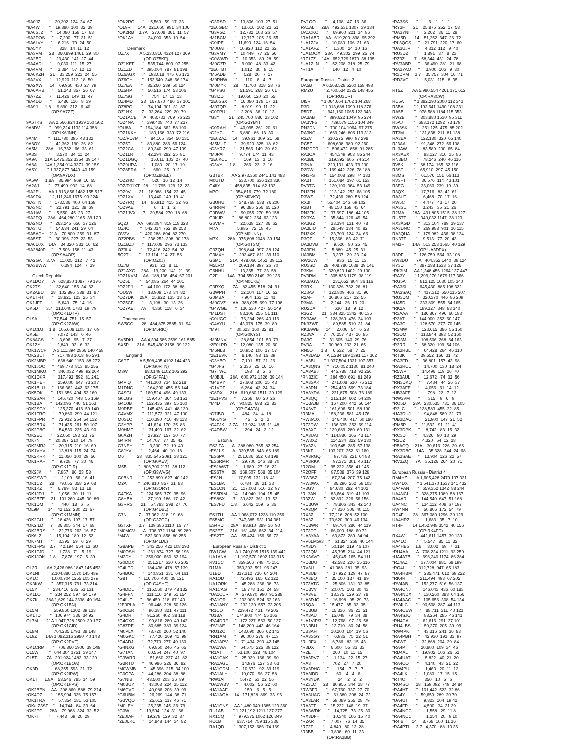*9A0JZ       "    20,202  124  24  67
*9A4W        "    19,880  100  32  39
*9A6SJZ      "    14,080  158  17  63
*9A3DOS      "     7,200   77  21  51
*9A6LVY      "     6,216   79  24  50
*9A5YY       "       828   14  11  12
*9A3VM      28   360,899 1461  29  80
*9A2BD       "    23,430  141  27  44
*9A4ADI      "     9,030  111  15  27
*9A4VM       "     3,384   57  12  12
*9A6KZH     21    33,259  223  24  55
*9A2VX       "    12,920  113  18  50
*9A2XW      14    69,960  430  27  79
*9A6ARB      "    51,243  357  26  67
*9A7ZZ       7    11,426  149  11  47
*9A4DD       "     6,486  116   8  39
*9A9J      1.8     9,890  212   6  40
                     (OP:9A7ZZ)

9A6TKS      AA 2,566,924 1939 150 502
9A8DV        "   999,224 1132 114 358
                     (OP:IK6JNH)
9A4M         "   111,780  395  48 132
9A6OY        "    42,362  190  36  82
9A5M       28A    16,732   66  33  61
9A3ST        "     3,570   34  11  24
9A9A       21A 1,475,352 3354  39 147
9A6A       14A 1,354,914 3371  39 159
9A5Y         " 1,337,877 3440  40 159
                     (OP:9A7DX)
9A5W      1.8A    86,994  969  16  65
9A2AJ        "    77,490  932  14  68
*9A2EU      AA 1,913,856 1482 155 517
*9A9DX       " 1,111,246 1675  90 224
*9A3TN       "   173,536  400  64 168
*9A3NC       "    22,791  121  38  69
*9A1IW       "     5,550   45  23  27
*9A2DQ     28A   464,280 1165  39 120
*9A2NO       "   263,245  656  37 126
*9A3TU       "    54,684  241  29  64
*9A5ADH    21A    70,800  259  31  87
*9A5ST       "    30,096  227  23  53
*9A6DJX    14A    34,320  331  16  62
*9A2840P     "     7,506  158  11  43
                     (OP:9A4OP)
*9A2GA    3.7A    11,025  212   7  42
*9A3BWW      "     6,394  124   7  39

     Czech Republic
OK1DOY       A   628,830 1087  79 176
OK2TS        "    32,640  155  34  62
OK2ABU      28   102,896  388  31  87
OK1TFH       "    18,821  123  25  34
OK1JFP       "     5,640   75  14  16
OK5D       3.7   213,640 1783  19  79
                     (OP:OK1DTP)
OL9A         "    77,544  751  15  57
                     (OP:OK2ZAW)
OK1CDJ     1.8   105,608 1105  17  69
OK5ET        "     7,072  143   6  46
OK8ACS       "     3,696   95   7  37
OK1ZY        "     2,849   92   6  32
*OK1WCF      A 3,111,394 2866 140 458
*OK2BUT      "   717,498 1018  96 291
*OK2MBP      "   638,640 1153  88 272
*OK1JOC      "   469,778  813  85 252
*OK1MKU      "   346,032  499  92 264
*OK1DKR      "   317,492  592  81 241
*OK1HEH      "   259,000  647  73 207
*OK1BLU      "   166,362  442  63 175
*OK5OK       "   151,656  494  53 160
*OK2SAR      "   146,720  448  55 169
*OK1BA       "   142,096  440  51 163
*OK2SGY      "   125,370  416  59 140
*OK1FRO      "    79,860  299  44 121
*OK1FPR      "    72,912  254  54 132
*OK2BRX      "    71,435  261  50 107
*OK2PBG      "    54,530  225  43  90
*OK2EC       "    22,050  193  23  75
*OK7N        "    20,367  210  14  79
*OK2MRJ      "    20,315  210  16  69
*OK1VHV      "    13,818  115  24  74
*OK2KRK      "    11,050  100  29  56
*OK1RAF      "     9,728   77  30  46
                     (OP:OK1TIR)
*OK2JK       "     7,857   86  23  58
*OK2SWD      "     2,109   56  16  41
*OK1CZ      28    79,055  358  29  68
*OK1KZ       "     6,789   83  13  18
*OK1JDJ      "     1,056   30  11  11
*OK2BZE     21   101,269  445  30  89
*OK1DM       "       440   18   6   5
*OL9M       14    42,152  280  21  67
                     (OP:OK1MMN)
*OK2GU       "    18,426  197  17  57
*OK2ILD      7    36,805  344  17  68
*OK2BRS      "    22,776  263  16  57
*OK6LZ       "    15,104  189  12  52
*OK7MT       "     3,395   59   6  29
*OK1FPS    3.7    42,194  554  13  60
*OK1FJD      "     1,728   71   5  19
*OK1JOK    1.8     7,876  197   5  39

OL3R        AA 2,426,086 1847 145 453
OK1NI        " 2,104,880 1570 145 489
OK1C         " 1,000,704 1255 105 279
OK3KW        "   357,315  791  73 214
OL5Y         "   234,416  535  53 131
OK1LO        "   234,252  597  64 179
OK7K       28A 1,629,144 3338  40 164
                     (OP:OK1BN)
OL5M         "   559,860 1302  39 133
OK1TD        "   106,974  336  34 92
OL7M       21A 1,047,728 2509  39 137
                     (OP:OK1CID)
OL8M         "   764,235 1793  38 148
OL9Z       14A 1,082,316 2980  40 148
                     (OP:OK2PVF)
OK1CRM       "   706,860 1906  39 148
OL5W         "   644,304 1751  39 147
OL5T        7A   291,924 1482  33 120
                     (OP:OK1BOA)
OK3D         "    68,355  593  21  72
                     (OP:OK2IPW)
OK1T      1.8A    58,546  785  14  59
                     (OP:OK1FPS)
*OK2BEN     AA   298,860  588  79 214
*OK4DZ       "   155,904  326  75 157
*OK1TRA      "    57,354  181  53 105
*OK/LZ3SF    "    14,744   84  33  64
*OK2PCL    28A    79,968  324  32  52
*OK7T        "     7,448   69  20  29
*OK2RO       "     5,560   59  17  23
*OL9R      14A   221,060  981  34 106
*OK2RB    3.7A    27,608  361  11  57
*OK1AY       "    24,000  353  10  54

        Denmark
OZ7X         A 5,230,816 4324 127 369
                      (OP:OZ5KF)
OZ1KEF       "   535,744  803  97 255
OZ1ZD        "   395,064  787  81 198
OZ6AGX       "   193,018  475  66 172
OZ6GH        "   152,640  348  66 174
OZ7EA        "    85,260  289  50 124
OZ5HP        "    50,516  174  53 106
OZ7SG        "       754   17  13  13
OZ4MD       28   167,670  486  37 101
OZ8PG        "    74,104  301  31  87
OZ1HX        7    33,264  229  20  79
*OZ1ACB      A   408,733  769  76 223
*OZ4NA       "   399,408  740  77 237
*OU8A        "   194,184  662  58 190
*OZ1KKH      "   183,168  339  72 216
*OZ/PD7M     "    84,165  354  50 131
*OZ5TL       "    83,880  286  56 124
*OZ2CA       "    80,340  290  47 109
*OZ1LR       "    42,294  282  25  81
*OZ1DGQ      "    15,611  103  27  40
*OZ9URA      "     1,080   20  17  19
*OZ8ERA      "       660   25   9  21
                      (OP:OZ8KEL)
*OZ2HC       "       520   16  12  14
*OZ/DJ1XT   28    11,795  129  12  23
*OZ9V       21    18,088  154  23  45
*OZ1XV       "    13,440  149  19  41
*OZ7RQ      14    86,912  415  32  96
*OZ9AE       "         6    1   1   2
*OZ1JVX      7    29,584  270  18  68

5Q2J        AA   693,084  819 118 328
OZ4O         "   542,014  752  89 258
OV2V         "   420,288  804  82 270
OZ2PBS       "   238,252  398  90 178
OZ1BZJ       "   117,008  296  73 133
OZ3LX        "    72,416  242  54  92
5Q2T         "    13,114  114  27  56
                      (OP:OZ0J)
OZ7B         "       931   23   8  11
OZ1AXG     28A    19,200  141  21  39
*OZ1KVM     AA   188,136  454  67 201
*OZ5L        "    54,085  264  44 101
*OZ2PJ       "    44,100  172  38  88
*OU5W        "    18,908  173  34  82
*OZ7DK     28A    15,822  135  18  36
*OZ5CF       "     3,198   30  13  26
*OZ7AEI     7A     4,360  118   6  34

    Dodecanese
SW5CC       28   484,875 2585  31  94
                      (OP:M5RIC)

SV5DKL      AA 4,394,686 3599 161 585
SX5P       21A   545,490 2158  39 132

       England
G6PZ         A 5,508,405 4192 144 423
                      (OP:G0RTN)
M3W          "   880,149 1102 105 292
                      (OP:G4FAL)
G4PIQ        "   441,300  734  82 218
M1DNC        "   164,200  455  56 144
G4SGI        "   160,524  496  49 133
G0LGS        "   159,467  364  58 151
G4OJB        "   152,435  397  55 160
M0RBE        "   145,426  441  48 130
G4VMX        "   111,573  321  47 100
M0SLC        "   110,390  410  48 118
G3YPP        "    41,624  170  35  86
M0HMF        "    31,490  167  32  62
G0AZH        "    27,927  157  30  77
G4IRN        "    14,707   77  35  42
G7NEH        "     3,300   72  10  40
G8JYV        "     2,464   40  10  18
M6T         28   835,545 2091  38 121
                      (OP:G0AEV)
M5B          "   806,700 2171  38 112
                      (OP:G3WVG)
G0BNR        "   253,890  627  40 142
M2A          "   246,810  857  31  83
                      (OP:G3ORY)
G4FKA        "   224,665  779  35  96
G8HBA        "    27,199  186  17  42
G3RRS       21    57,783  298  27  76
                      (OP:G4DBL)
G7N          7    37,062  318  19  68
                      (OP:G3ZGC)
G3TXF      3.7   139,686 1110  16  77
*M0MCV       A   708,372 1184  89 289
*M4W         "   522,600  858  80 255
                      (OP:G4LDL)
*G8APB       "   343,256  422 108 293
*M0OSH       "   261,874  727  58 196
*M2DYI       "   256,000  660  62 194
*G0DDX       "   251,217  630  66 205
*G4LPD       "   184,436  478  57 139
*G4BUO       "   140,851  331  64 161
*G8T         "   116,706  400  38 121
                      (OP:G4SHF)
*G4DDL       "   115,560  379  48 132
*G4FFN       "   111,110  349  51 154
*G4IUF       "    96,459  218  67 140
*2E0PLA      "    96,448  328  50 126
*G0CER       "    96,380  321  47 111
*G4DRI       "    91,260  402  38 118
*G4CXQ       "    90,816  280  49 143
*G8ZRE       "    80,685  383  39 124
*M0PLX       "    78,720  260  52 140
*M0GKC       "    77,420  269  41  99
*G4ADJ       "    72,770  277  40 130
*G4NXG       "    69,850  246  45  65
*G7TAN       "    60,554  247  40  97
*G3WRR       "    51,660  237  41  82
*G3RTU       "    46,986  226  36  82
*M0WMB       "    45,396  215  34 100
*G0OPA       "    44,286  204  38  88
*G7NIB       "    43,500  203  36  89
*M0BUY       "    43,008  224  35 112
*M6CVD       "    40,086  206  39  99
*G6UBM       "    26,269  144  38  71
*G3VQO       "    25,612  117  46  71
*M0LEY       "    25,235  145  36  79
*G0W         "    19,594  124  31  66
*2E0IAF      "    19,278  129  32  87
*2E0LKC      "    14,848  144  34  82
*G3RSD       "    13,806  103  27  51
*2E0GBC      "    13,616  102  23  51
*G3VGZ       "    12,782  103  26  57
*M1BCM       "    12,717  105  26  55
*G0IPE       "    11,690  124  16  54
*M0UAT       "    10,920  112  22  62
*G3VMY       "    10,449   77  25  56
*G0WWD       "    10,353   89  28  59
*M0GZR       "     9,000   48  33  42
*2E0TBT      "     1,012   30   8  15
*M6ADB       "       528   20   7  17
*M0RNW       "       110    8   4   7
*M0MYK      28    71,760  318  28  76
*G4FSU       "    51,591  268  26  61
*G3IZD       "    19,050  120  20  55
*2E0SSX      "    16,080  178  17  31
*M0TQR       "     8,019   99  11  22
*G0FPU       "     2,208   36  10  13
*G3Y        21   245,700  886  33 102
                      (OP:G3YBY)
*G0RAH       "    40,095  261  20  61
*G2YC        "     6,880   86  13  30
*2E0ZAZ     14    39,961  309  21  68
*M5MUF       "    39,920  325  18  62
*G3YRZ       "    21,566  149  20  62
*M0PAI       "     9,774  174  11  43
*2E0KCL      "       169   13   3  10
*G3VYI     1.8       266   23   3  16

G3TBK       AA 2,973,360 2441 141 483
M0UTD        "   533,700  636 120 330
G4IIY        "   458,835  914  62 133
M7O          "   354,816  779  72 180
                      (OP:M0VKY)
G3UHU        "   348,768  538  76 200
G4RRM        "    96,385  256  65 120
G0DWV        "    90,055  270  59 158
G0KJP        "    86,802  264  63 123
G6VMR        "    22,638  127  36  62
M7A          "     5,985   72  18  45
                      (OP:M0UNN)
M7X        28A   975,808 2048  39 154
                      (OP:G0TSM)
G3ZQH        "   398,844  997  38 124
G3MXH        "   292,487  811  39 110
G6MC       21A   478,066 1452  39 112
M5LRO        "   209,184  897  26  70
G6NHU        "    13,365   77  23  58
G2F        14A   704,550 2149  39 136
                      (OP:M0CKE)
G3RXQ       7A    82,455  518  24  91
G3WPH        "    12,104  117  16  52
G0MBA        "     7,904  163  11  41
*M0GVZ      AA   388,025  699  77 198
*G4WGE       "   136,530  427  56 149
*M1DST       "    83,106  255  51 111
*G0UGO       "    76,284  266  40 116
*G4AYU       "    43,078  175  39  80
*M9T         "    30,623  160  32  81
                      (OP:G0KYS)
*M0MNV       "    28,854  101  53  73
*2E0LPD      "    12,080  135  20  60
*M6NLB       "    10,952  106  17  57
*2E1EVK      "     8,140   98  16  39
*G3YBO       "     7,191   57  21  26
*G4JFS       "     2,336   25  16  16
*G7TWC       "       198    8   5   6
*M0BJL     28A   600,972 1326  39 144
*G4BVY       "    27,608  200  15  43
*G1VDP       "     6,264   42  24  34
*G8DX      21A   610,680 1511  39 129
*2E1FVS      "     7,268   60  20  26
*M4D        7A    90,825  688  22  83
                      (OP:G4ATA)
*G7IBO       "       484   24   4  18
*G6UYG       "        45    2   2   3
*G4FJK    3.7A    13,924  185  11  48
*G4DBW       "       294   24   2  12

       Estonia
ES2IPA       A   388,080  765  82 254
*ES1LS       A   320,535  843  66 189
*ES6PA       "   251,636  652  68 198
*ES6RMR      "    29,700  146  38  70
*ES1WST      "     1,680   27  18  22
*ES6TX      28   169,507  568  35 104
*ES1N        "    17,995  132  18  41
*ES1BA       "     6,784   38  31  33
*ES1CN      21   117,003  510  32  97
*ES5RIM     14    14,940  194  15  45
*ES8SX       7    30,822  361  13  53
*ES7FU     1.8     6,642  159   5  36

ES1TU       AA 1,068,072 1228 110 356
ES5MG        "   747,385  931 104 381
ES4RD      28A    98,910  389  36  90
ES2EZ      21A   161,468  662  34  114
*ES2TT      AA    55,424  156  56  72

   European Russia - District 1
RW1CW        A 1,740,095 1515 139 442
UA1ANA       " 1,197,570 1692 103 315
RV1CC        "   359,566  748  75 151
R1MA         "   350,203  591  96 247
U1BD         "   317,312  736  64 204
RA1OD        "    72,496  165  62 122
UA1ORK       "    45,288  266  38  73
RA1CAG       "    18,778  151  24  58
*UA1CUR      A   579,870  990  91 288
*RA1QR       "   233,006  524  63 163
*RA1ANY      "   232,130  557  73 205
*R1CO        "   229,472  431  79 205
*U1BA        "   174,900  474  55 165
*RA4DR/1     "   172,227  563  50 137
*RV1AE       "   148,200  443  46 164
*RU1ZC       "   143,090  366  62 143
*RN1AM       "    96,000  276  47 113
*RA1APV      "    71,434  290  42 145
*UA1WA       "    64,575  225  39 122
*R1AT        "    53,100  228  46 104
*UA1CAK      "    25,929  166  39  90
*RA1AGU      "    14,976  127  33  63
*UA1CDM      "    10,672   92  39 119
*RA1ALH      "    10,070   96  37  58
*RW1AI       "     5,472   53  22  56
*UA1WBV      "     4,002   56  22  60
*UA1AAF      "       150    6   5   5
*UA1AQA     14   171,828  869  33  96

*UA1CNS     AA 1,480,040 1385 123 360
RU1AB        " 1,221,192 1211 127 377
RX1CQ        "   979,375 1062 126 349
RO1B         "   637,714  759 115 336
RA1QD        "   307,152  686  74 169
RV1OO        "     4,108   47  16  36
RA1AL      28A   492,531 1307  39 134
UA1CKC       "    69,960  221  34  86
*RA1ABR     AA   619,200  898  95 292
*UA1ZJV      "    10,080  106  21  63
*UA1AFZ      "     1,300   24  10  16
*UA1OOX    28A    49,302  299  25  74
*RZ1ZZ     14A   652,729 1870  38 135
*UA1ZLN      "    52,208  318  25  79
*RT1A        "       140   12   4  10

European Russia - District 2
UA5B         A 6,568,528 5260 158 498
RM2U         " 2,760,534 2325 148 455
                      (OP:RU3UR)
UI5R         " 1,064,664 1702 104 268
R3DL         " 1,013,688 1099 118 376
R5DT         "   941,160 1065 122 343
UA3AB        "   899,622 1049  95 274
UA3VFS       "   789,579 1156 104 349
RN3DN        "   700,104 1064  97 275
RA3NC        "   669,246  806 113 313
R3ZV         "   610,275  990  97 298
RC5Z         "   608,608  980  92 260
RN3DDR       "   506,472  858  91 285
RA3OA        "   454,349  903  85 244
RA3BL        "   319,392  605  74 214
R3NA         "   220,131  423  79 200
R2DW         "   169,442  326  78 188
RN3FS        "   154,008  298  74 133
RA3TT        "   151,084  397  61 153
RV3TG        "   120,190  364  53 149
RU3FN        "   113,142  252  68 105
R3WZ         "    72,436  280  58 124
RX3I         "    55,404  146  69 102
R3BT         "    48,150  158  43  64
RN3FK        "    37,697  186  44 105
RX3XA        "    35,844  126  49  54
RA3GZ        "    33,394  131  40  78
UA3LIU       "    28,548  134  40  82
RU3XK        "    23,700  124  34  66
R3QF         "    15,368   83  42  71
UA3DVB       "     9,520   80  25  45
RA3FH        "     5,880   45  25  31
UA3BM        "     3,337   29  23  24
RW2CW        "       936   15  11  13
RU3SD       28   408,780 1038  39 141
R3KM         "   320,823 1402  29 100
RV3RM        "   305,836 1179  38 119
RA3AGW       "   231,652  804  36 116
R3RK         "   130,326  732  26  81
RZ3AV        "   122,809  466  31  96
R2AF         "    30,806  217  22  55
R3MA         "     2,244   26  13  20
RU2DA        "       630   18   9  12
R3GZ        21   384,825 1342  40 135
RX3AW        "   128,369  476  34 103
RK3ZWF       "    89,585  510  31  84
RK3AWB      14     2,006   54   6  28
RZ3VA        7    76,257  437  26  85
RA3Q         "    31,605  140  29  76
RV3A         "    30,960  233  21  65
RN5O       1.8     6,532   58   7  25
*RA3DAD      A 1,284,199 1391 117 362
*UA3BL       " 1,037,504 1321 107 357
*UA3QNS      "   710,052 1130  81 240
*UA3ABJ      "   445,788  718  92 256
*RN3ZIC      "   384,450  691  81 249
*UA3SAK      "   271,008  510  76 212
*UA3RN       "   254,430  569  73 184
*RA3YDA      "   231,875  508  76 189
*UA3QQ       "   215,134  602  54 209
*RD3AJB      "   167,200  442  56 144
*RX3VF       "   161,696  501  58 190
*R3MA        "   158,236  581  45 176
*RW3AJX      "   146,400  417  60 180
*RZ3DW       "   136,335  352  69 114
*RA3XT       "   129,689  280  60 131
*UA3UAT      "   114,880  365  43 117
*RW3XZ       "   114,534  322  59 130
*RV3ZN       "   103,545  285  57 138
*R3KF        "   103,207  352  61 160
*RA3RGQ      "    97,736  221  64 88
*UA3RKK      "    97,371  301  46 117
*R2OM        "    95,232  358  41 145
*R2OFF       "    87,538  376  39 128
*RW3SZ       "    87,234  207  75 142
*RW3WX       "    86,296  252  58 103
*R3GV        "    84,680  282  44 102
*RL3AN       "    83,664  319  41 103
*R3ZW        "    82,892  326  56 156
*RU3UW       "    78,806  343  42 140
*RA3QP       "    77,810  306  40 115
*RX3Z        "    77,216  208  52 100
*RA3Z        "    73,620  300  46 134
*RU3WR       "    69,764  286  44 119
*RZ3DT       "    66,000  188  60 72
*UA3YAA      "    63,872  289  34 94
*RV6LMG/3    "    61,824  268  40 144
*RX3DY       "    50,184  219  46 107
*RZ3QM       "    45,705  214  44 121
*RK3AVO      "    45,045  165  54 111
*RD3DU       "    42,582  226  35 116
*RV3U        "    41,088  281  35  93
*UA3UBT      "    37,922  129  47  87
*RA3BQ       "    35,100  137  41  89
*RZ3ATG      "    25,806  131  33  85
*RU3VV       "    20,075  103  30  43
*RA3VE       "    18,375  129  27  78
*UA3DJG      "    16,698   95  29  73
*R5QA        "    15,477   85  32  35
*RU3UB       "    15,336   86  21  51
*RX3AU       "    15,048   79  34  38
*UA1VIP/3    "    12,768   97  26  58
*RN3BU       "    12,710   80  24  58
*UB3AFI      "    10,200  104  19  56
*RA3SGY      "     6,935   75  22  51
*RU3FX       "     6,786   83  15  43
*R3DX        "     6,600   55  33  33
*R2ET        "       260   10  11  15
*RA3RVZ      "     1,134   22  15  27
*RA3T        "       702   27   7  20
*RV3DHC      "       154    7   7   7
*RA3IDD      "        60    4   4   6
*RA3YDK      "        24    2   2   2
*RZ3LC      28    80,955  344  28  77
*RW3FR       "    67,760  337  27  70
*RA3UAG      "    61,380  308  24  72
*UA3LAR      "    58,089  255  28  79
*RA3TT       "    15,232  146  19  37
*RA3WDK      "    14,725   73  25  30
*RX3DFH      "    10,340  106  15  40
*R2AR        "     7,007   76  14  35
*RZ2T        "     4,840   80  12  28
*R3BB        "     3,808   60  11  23
                      (OP:RA3BB)
*RA3SS       "         6    1   1   1
*RY3F       21    25,875  252  17  58
*UA3YNI      "     2,262   36  11  28
*RM5D       14    51,352  347  26  72
*RL3QCS      "    21,791  220  17  60
*UA3UJP      "     4,312  112   9  40
*RU3DZ       "     1,891   37   8  23
*RZ3Z        7    58,344  431  24  78
*RV3ABR      "    36,490  281  21  68
*RA3YAO      "     3,900  106   9  30
*R3DPM     3.7    35,757  304  16  71
*RD3VC       "     5,031  115   8  35

RT5Z        AA 5,980,554 4261 171 612
                      (OP:RA3CW)
RU5A         " 1,382,290 2000 112 343
R3BA         " 1,193,641 1490 108 331
RA5B         "   978,588 1184 115 353
RW2B         "   803,880 1530  95 311
R5AJ         "   683,172 1292  73 179
RW3SK        "   251,125  475  85 202
RT3M         "   131,838  211  81 138
RA3EA        "   122,180  320  65 140
RJ3AA        "    91,348  272  56 108
RL3AW        "    83,589  200  65  84
RX3AEX       "    83,127  310  35  86
RN3BO        "    78,246  240  46 116
RV5K         "    68,174  165  62 116
R3ST         "    65,910  297  45 150
R3MS         "    61,576  151  66 113
RV3FT        "    36,576  114  43 101
R3EG         "    33,060  239  19  39
R3QX         "    17,716   83  42  61
RA3UT        "     6,468   70  17  16
RW5C         "     4,477   43  17  20
RA3SL        "     3,243   35  21  26
R2MA       28A   431,805 1515  38 127
RU5TT        "   340,032 1147  38 123
RX3AGD       "   313,104  789  39 137
RA3DNC       "   269,988  901  36 115
RA3QUA       "   179,982  436  38 124
RN3TT        "     9,513   77  20  43
RM3F       14A   513,253 1565  40 129
                      (OP:UA3DPX)
R3DF         "   126,759  564  33 108
RW3DU       7A   404,352 1440  38 124
RY3D         "   387,288 1533  37 126
*RK3IM      AA 1,348,456 1264 137 447
*RA3Y        " 1,299,270 1679 117 366
*RG5A        "   812,125 1030 105 340
*RA3SI       "   645,430  885 108 322
*UA3SAQ      "   417,312  650 115 207
*RU3DM       "   320,370  446  86 209
*UA5D        "   233,809  555  64 165
*RK2A        "   189,327  348  83 140
*R3AAA       "   186,867  496  60 183
*R2AT        "   144,900  352  60 147
*RA3C        "   128,570  277  70 145
*R3MW        "   123,615  386  55 150
*R3OM        "   113,844  393  52 160
*RQ3M        "   108,506  268  64 163
*R3RR        "    68,320  199  54 106
*RA3RBL      "    64,428  264  46 110
*RT3K        "    39,552  166  31  72
*RA3FD       "    36,801  157  43  98
*RA3RCL      "    14,700  130  18  24
*R5WP        "    14,496  119  26  70
*RZ3AUL      "    12,672   74  32  56
*RN3DKQ      "     7,434   44  26  37
*RX3AFE      "     4,056   61  14  12
*UB3AFE      "       798   22   7  12
*RW3VM       "       315    9   6   9
*RO5D      28A   230,535  731  36 105
*R3LC        "   128,583  455  32  85
*UA3DUJ      "    94,848  589  31  73
*UB3DAO      "    21,900  147  21  52
*RM5P        "    11,532   91  21  41
*RX3DPK      "     8,742   83  15  32
*RC3D        "     4,326   90  13  29
*R2UZ        "     4,320   54  12  28
*R5ACQ     21A    30,616  226  20  66
*RX3DBG    14A    35,328  244  24  68
*RA3SAE      "    13,904  126  22  57
*RV3ZQ      7A    35,126  264  20  71

European Russia - District 4
RM4HZ        A 1,605,428 2479 107 321
RW4DX        " 1,541,370 1537 141 432
UA4PAN       "   659,352 1342  88 244
UA4NCI       "   328,275 1089  58 167
RA4AR        "   144,540  647  51 168
UA4NC        "   134,112  408  67 197
RW4NN        "    50,806  172  54  79
RD4F        28   367,080 1296  39 129
UA4HRZ       "     1,683   35   7  10
RT4F        14 1,452,948 3542  40 156
                      (OP:RK4FD)
RX4W         "   442,611 1457  39 130
RA4LO        7     5,547   85  11  32
RA4HBS     1.8     3,002   69   7  31
*RU4AA       A   708,224 1211  93 259
*UA4ATB      "   696,340 1174  86 284
*RZ4AZ       "   377,004  881  68 199
*RO4I        "   312,728  947  65 183
*UA4HBM      "   285,471  612  69 222
*RK4R        "   211,494  493  67 202
*RV4AB       "   152,277  516  56 137
*UA4CNJ      "   146,043  436  60 183
*UA4NDX      "   130,260  388  64 156
*UA4AAC      "   105,656  308  54 134
*RV4LC       "    90,508  287  44 113
*RA4CEW      "    88,711  311  40 121
*UA4SJO      "    88,264  285  46 141
*RN4CA       "    62,616  291  37 101
*RU4LBS      "    50,370  205  39  99
*RW4PK       "    43,316  241  36  83
*RA4PBH      "    42,930  193  33  97
*R4WT        "    32,868  204  39  84
*RA4P        "    20,800  109  34  46
*RD4AL       "    19,902  106  26  52
*RA4UAT      "     5,822   40  21  20
*RA4CO       "     4,140   43  21  22
*RW4PU       "     1,460   20  11  12
*RA4LK       "     1,080   17  15  15
*RT4C        "       350   10   5   6
*RU4SO      28   159,092  749  34 84
*RA4HT       "   101,442  523  32 86
*RA4Y        "    59,650  289  30 70
*UA4UT       "     9,823  104  19 42
*RA4FP       "     4,500   34  21 29
*RA4NCC      "     1,558   29  11 8
*RA4NCC      "     1,254   20   9 10
*R4IB       14     8,768  100  11 36
*RA4PTI      3.7   4,370   88  10 36